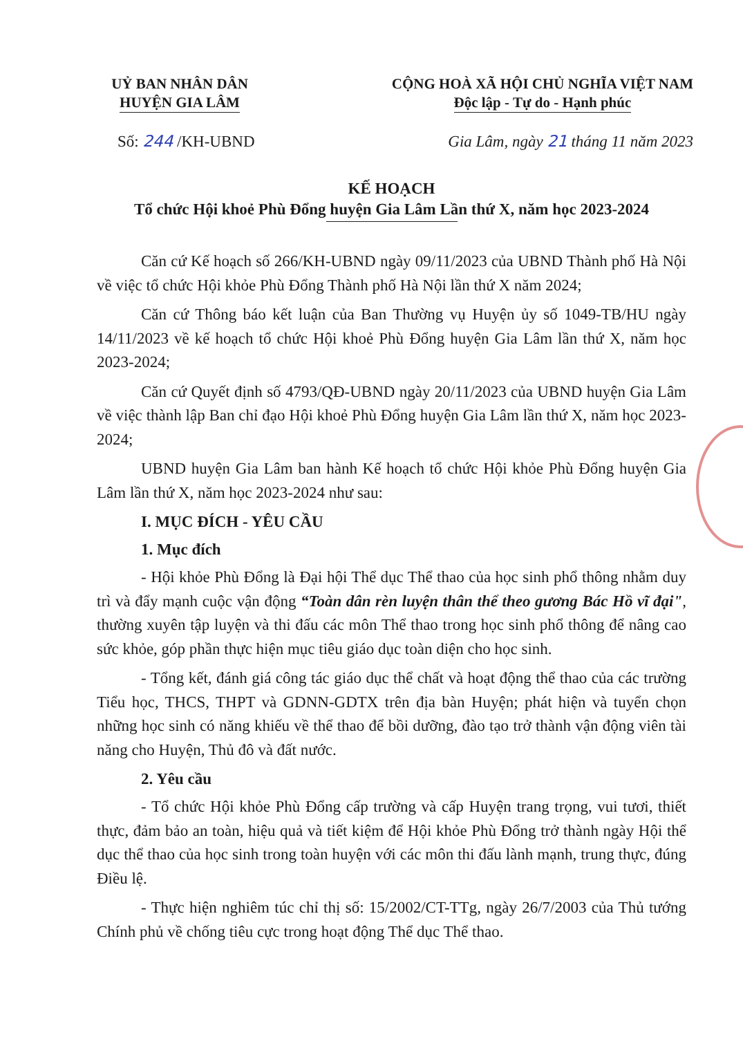UỶ BAN NHÂN DÂN
HUYỆN GIA LÂM
CỘNG HOÀ XÃ HỘI CHỦ NGHĨA VIỆT NAM
Độc lập - Tự do - Hạnh phúc
Số: 244 /KH-UBND Gia Lâm, ngày 21 tháng 11 năm 2023
KẾ HOẠCH
Tổ chức Hội khoẻ Phù Đổng huyện Gia Lâm Lần thứ X, năm học 2023-2024
Căn cứ Kế hoạch số 266/KH-UBND ngày 09/11/2023 của UBND Thành phố Hà Nội về việc tổ chức Hội khỏe Phù Đổng Thành phố Hà Nội lần thứ X năm 2024;
Căn cứ Thông báo kết luận của Ban Thường vụ Huyện ủy số 1049-TB/HU ngày 14/11/2023 về kế hoạch tổ chức Hội khoẻ Phù Đổng huyện Gia Lâm lần thứ X, năm học 2023-2024;
Căn cứ Quyết định số 4793/QĐ-UBND ngày 20/11/2023 của UBND huyện Gia Lâm về việc thành lập Ban chỉ đạo Hội khoẻ Phù Đổng huyện Gia Lâm lần thứ X, năm học 2023-2024;
UBND huyện Gia Lâm ban hành Kế hoạch tổ chức Hội khỏe Phù Đổng huyện Gia Lâm lần thứ X, năm học 2023-2024 như sau:
I. MỤC ĐÍCH - YÊU CẦU
1. Mục đích
- Hội khỏe Phù Đổng là Đại hội Thể dục Thể thao của học sinh phổ thông nhằm duy trì và đẩy mạnh cuộc vận động “Toàn dân rèn luyện thân thể theo gương Bác Hồ vĩ đại", thường xuyên tập luyện và thi đấu các môn Thể thao trong học sinh phổ thông để nâng cao sức khỏe, góp phần thực hiện mục tiêu giáo dục toàn diện cho học sinh.
- Tổng kết, đánh giá công tác giáo dục thể chất và hoạt động thể thao của các trường Tiểu học, THCS, THPT và GDNN-GDTX trên địa bàn Huyện; phát hiện và tuyển chọn những học sinh có năng khiếu về thể thao để bồi dưỡng, đào tạo trở thành vận động viên tài năng cho Huyện, Thủ đô và đất nước.
2. Yêu cầu
- Tổ chức Hội khỏe Phù Đổng cấp trường và cấp Huyện trang trọng, vui tươi, thiết thực, đảm bảo an toàn, hiệu quả và tiết kiệm để Hội khỏe Phù Đổng trở thành ngày Hội thể dục thể thao của học sinh trong toàn huyện với các môn thi đấu lành mạnh, trung thực, đúng Điều lệ.
- Thực hiện nghiêm túc chỉ thị số: 15/2002/CT-TTg, ngày 26/7/2003 của Thủ tướng Chính phủ về chống tiêu cực trong hoạt động Thể dục Thể thao.